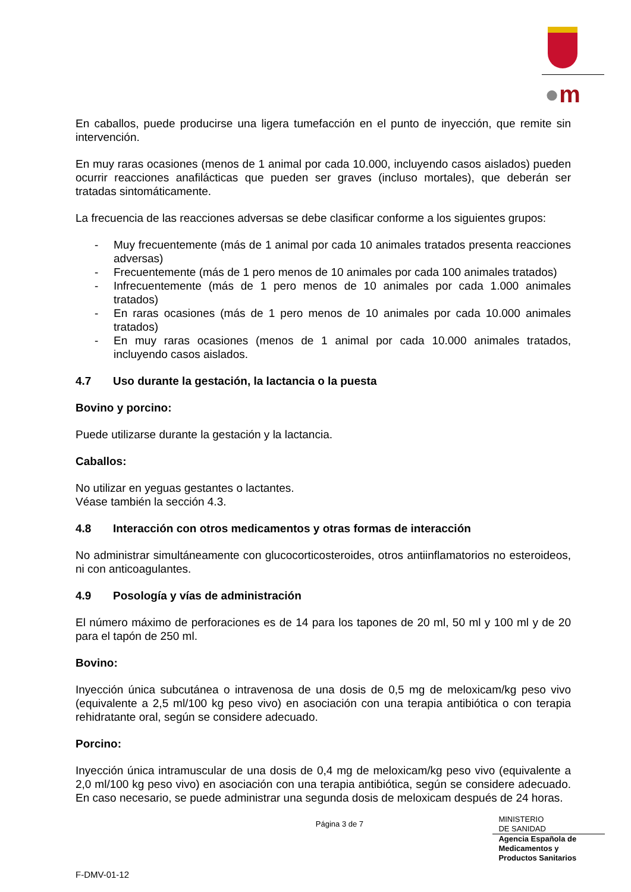●m
En caballos, puede producirse una ligera tumefacción en el punto de inyección, que remite sin intervención.
En muy raras ocasiones (menos de 1 animal por cada 10.000, incluyendo casos aislados) pueden ocurrir reacciones anafilácticas que pueden ser graves (incluso mortales), que deberán ser tratadas sintomáticamente.
La frecuencia de las reacciones adversas se debe clasificar conforme a los siguientes grupos:
- Muy frecuentemente (más de 1 animal por cada 10 animales tratados presenta reacciones adversas)
- Frecuentemente (más de 1 pero menos de 10 animales por cada 100 animales tratados)
- Infrecuentemente (más de 1 pero menos de 10 animales por cada 1.000 animales tratados)
- En raras ocasiones (más de 1 pero menos de 10 animales por cada 10.000 animales tratados)
- En muy raras ocasiones (menos de 1 animal por cada 10.000 animales tratados, incluyendo casos aislados.
4.7 Uso durante la gestación, la lactancia o la puesta
Bovino y porcino:
Puede utilizarse durante la gestación y la lactancia.
Caballos:
No utilizar en yeguas gestantes o lactantes.
Véase también la sección 4.3.
4.8 Interacción con otros medicamentos y otras formas de interacción
No administrar simultáneamente con glucocorticosteroides, otros antiinflamatorios no esteroideos, ni con anticoagulantes.
4.9 Posología y vías de administración
El número máximo de perforaciones es de 14 para los tapones de 20 ml, 50 ml y 100 ml y de 20 para el tapón de 250 ml.
Bovino:
Inyección única subcutánea o intravenosa de una dosis de 0,5 mg de meloxicam/kg peso vivo (equivalente a 2,5 ml/100 kg peso vivo) en asociación con una terapia antibiótica o con terapia rehidratante oral, según se considere adecuado.
Porcino:
Inyección única intramuscular de una dosis de 0,4 mg de meloxicam/kg peso vivo (equivalente a 2,0 ml/100 kg peso vivo) en asociación con una terapia antibiótica, según se considere adecuado. En caso necesario, se puede administrar una segunda dosis de meloxicam después de 24 horas.
Página 3 de 7
MINISTERIO
DE SANIDAD
Agencia Española de
Medicamentos y
Productos Sanitarios
F-DMV-01-12